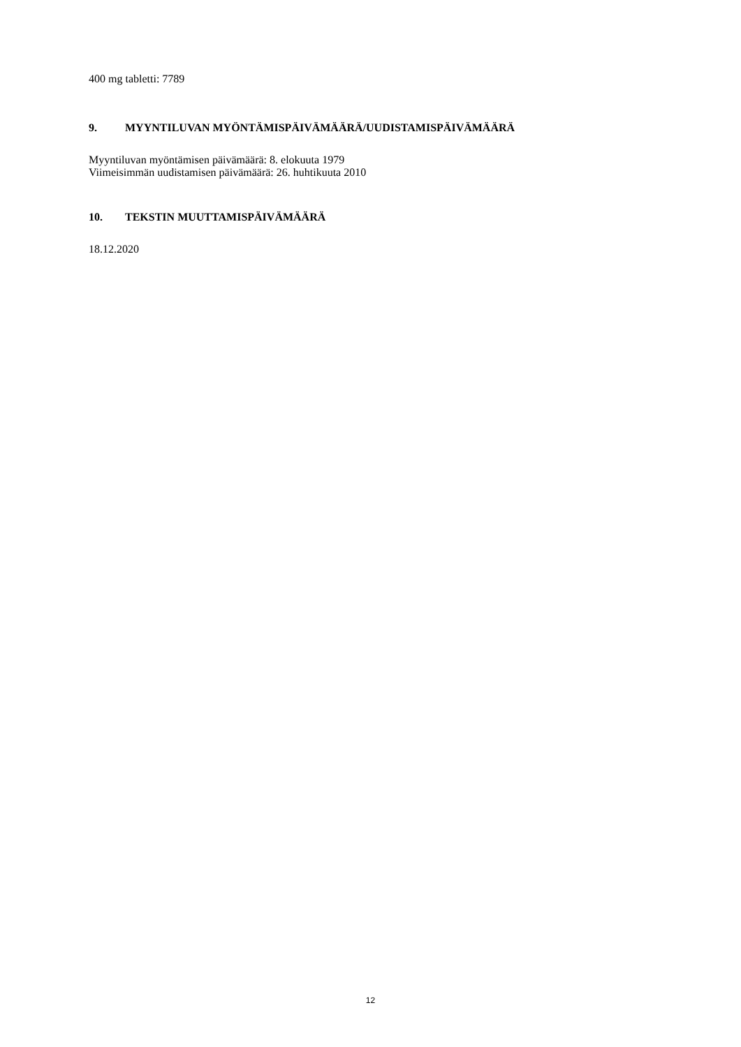400 mg tabletti: 7789
9. MYYNTILUVAN MYÖNTÄMISPÄIVÄMÄÄRÄ/UUDISTAMISPÄIVÄMÄÄRÄ
Myyntiluvan myöntämisen päivämäärä: 8. elokuuta 1979
Viimeisimmän uudistamisen päivämäärä: 26. huhtikuuta 2010
10. TEKSTIN MUUTTAMISPÄIVÄMÄÄRÄ
18.12.2020
12